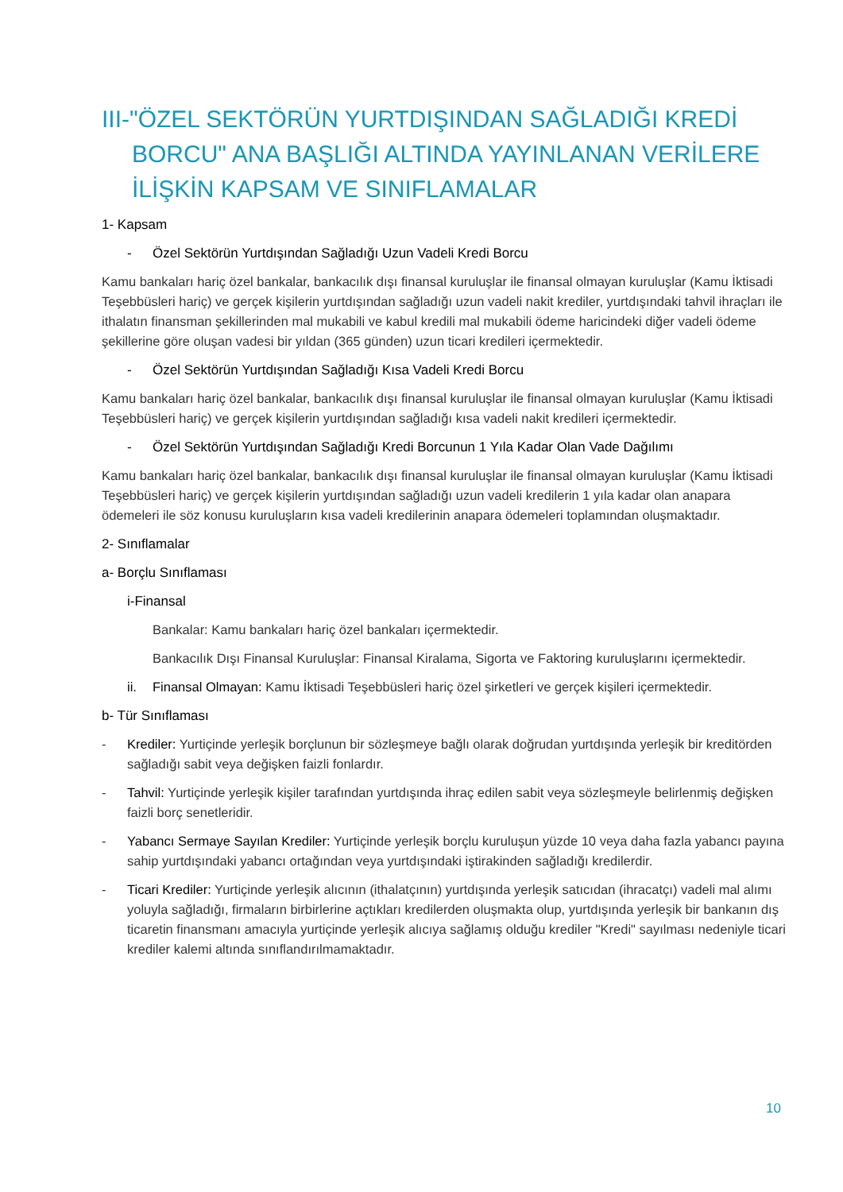III-"ÖZEL SEKTÖRÜN YURTDIŞINDAN SAĞLADIĞI KREDİ BORCU" ANA BAŞLIĞI ALTINDA YAYINLANAN VERİLERE İLİŞKİN KAPSAM VE SINIFLAMALAR
1- Kapsam
- Özel Sektörün Yurtdışından Sağladığı Uzun Vadeli Kredi Borcu
Kamu bankaları hariç özel bankalar, bankacılık dışı finansal kuruluşlar ile finansal olmayan kuruluşlar (Kamu İktisadi Teşebbüsleri hariç) ve gerçek kişilerin yurtdışından sağladığı uzun vadeli nakit krediler, yurtdışındaki tahvil ihraçları ile ithalatın finansman şekillerinden mal mukabili ve kabul kredili mal mukabili ödeme haricindeki diğer vadeli ödeme şekillerine göre oluşan vadesi bir yıldan (365 günden) uzun ticari kredileri içermektedir.
- Özel Sektörün Yurtdışından Sağladığı Kısa Vadeli Kredi Borcu
Kamu bankaları hariç özel bankalar, bankacılık dışı finansal kuruluşlar ile finansal olmayan kuruluşlar (Kamu İktisadi Teşebbüsleri hariç) ve gerçek kişilerin yurtdışından sağladığı kısa vadeli nakit kredileri içermektedir.
- Özel Sektörün Yurtdışından Sağladığı Kredi Borcunun 1 Yıla Kadar Olan Vade Dağılımı
Kamu bankaları hariç özel bankalar, bankacılık dışı finansal kuruluşlar ile finansal olmayan kuruluşlar (Kamu İktisadi Teşebbüsleri hariç) ve gerçek kişilerin yurtdışından sağladığı uzun vadeli kredilerin 1 yıla kadar olan anapara ödemeleri ile söz konusu kuruluşların kısa vadeli kredilerinin anapara ödemeleri toplamından oluşmaktadır.
2- Sınıflamalar
a- Borçlu Sınıflaması
i-Finansal
Bankalar: Kamu bankaları hariç özel bankaları içermektedir.
Bankacılık Dışı Finansal Kuruluşlar: Finansal Kiralama, Sigorta ve Faktoring kuruluşlarını içermektedir.
ii. Finansal Olmayan: Kamu İktisadi Teşebbüsleri hariç özel şirketleri ve gerçek kişileri içermektedir.
b- Tür Sınıflaması
- Krediler: Yurtiçinde yerleşik borçlunun bir sözleşmeye bağlı olarak doğrudan yurtdışında yerleşik bir kreditörden sağladığı sabit veya değişken faizli fonlardır.
- Tahvil: Yurtiçinde yerleşik kişiler tarafından yurtdışında ihraç edilen sabit veya sözleşmeyle belirlenmiş değişken faizli borç senetleridir.
- Yabancı Sermaye Sayılan Krediler: Yurtiçinde yerleşik borçlu kuruluşun yüzde 10 veya daha fazla yabancı payına sahip yurtdışındaki yabancı ortağından veya yurtdışındaki iştirakinden sağladığı kredilerdir.
- Ticari Krediler: Yurtiçinde yerleşik alıcının (ithalatçının) yurtdışında yerleşik satıcıdan (ihracatçı) vadeli mal alımı yoluyla sağladığı, firmaların birbirlerine açtıkları kredilerden oluşmakta olup, yurtdışında yerleşik bir bankanın dış ticaretin finansmanı amacıyla yurtiçinde yerleşik alıcıya sağlamış olduğu krediler "Kredi" sayılması nedeniyle ticari krediler kalemi altında sınıflandırılmamaktadır.
10